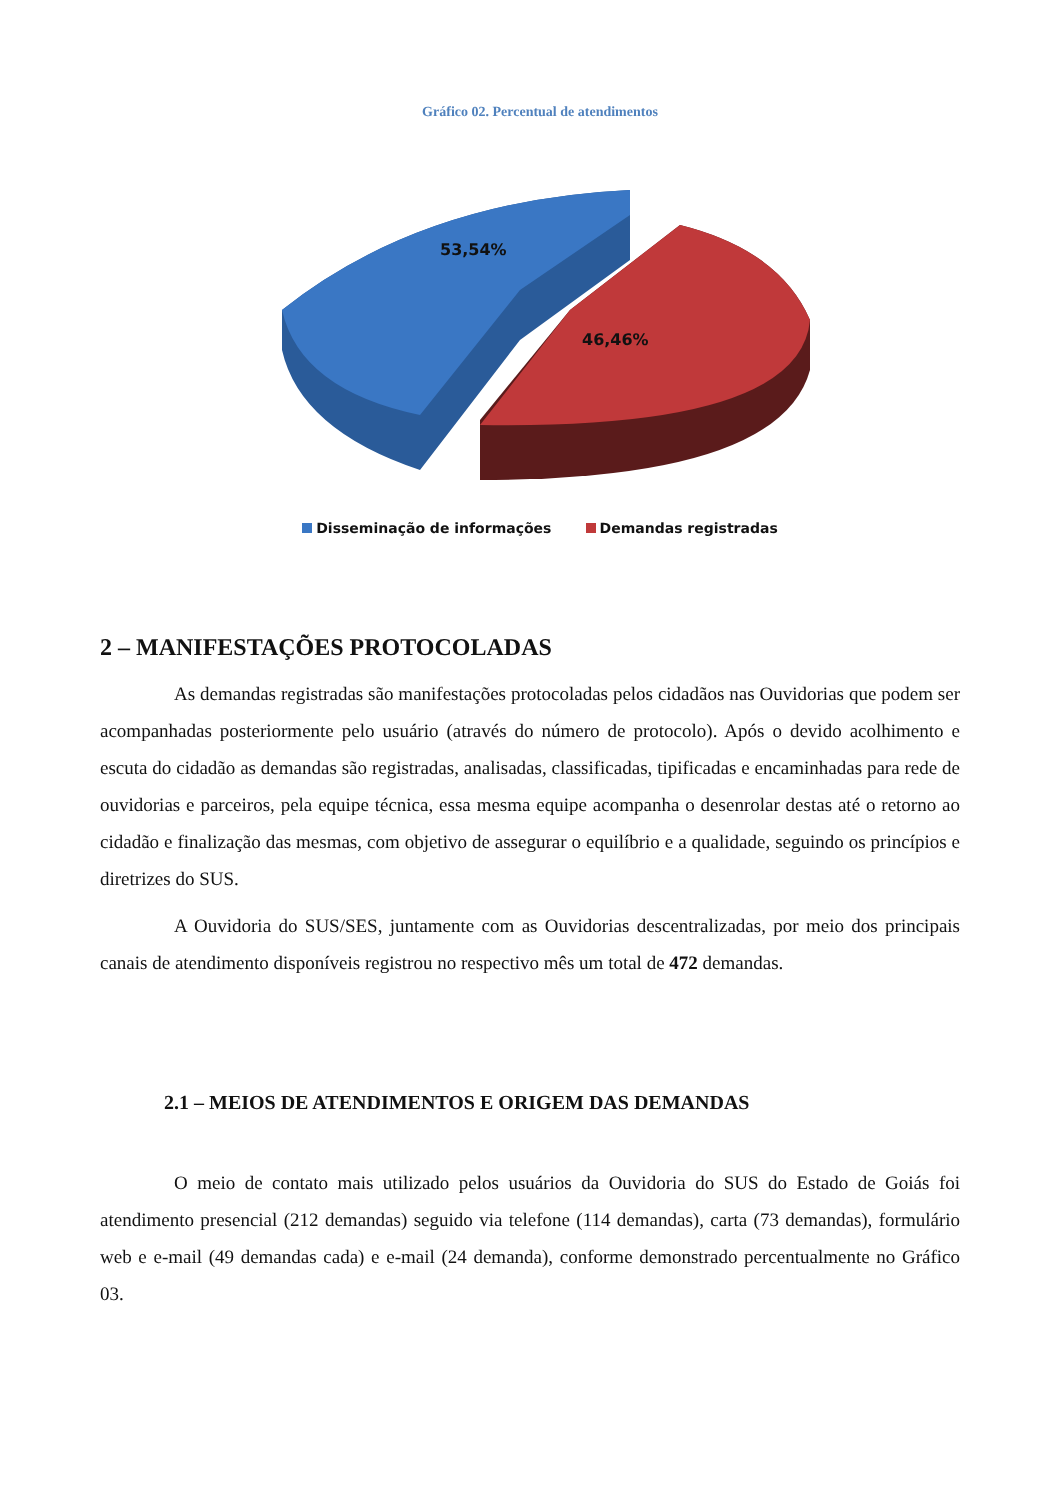Gráfico 02. Percentual de atendimentos
53,54%
46,46%
Disseminação de informações Demandas registradas
2 – MANIFESTAÇÕES PROTOCOLADAS
As demandas registradas são manifestações protocoladas pelos cidadãos nas Ouvidorias que podem ser acompanhadas posteriormente pelo usuário (através do número de protocolo). Após o devido acolhimento e escuta do cidadão as demandas são registradas, analisadas, classificadas, tipificadas e encaminhadas para rede de ouvidorias e parceiros, pela equipe técnica, essa mesma equipe acompanha o desenrolar destas até o retorno ao cidadão e finalização das mesmas, com objetivo de assegurar o equilíbrio e a qualidade, seguindo os princípios e diretrizes do SUS.
A Ouvidoria do SUS/SES, juntamente com as Ouvidorias descentralizadas, por meio dos principais canais de atendimento disponíveis registrou no respectivo mês um total de 472 demandas.
2.1 – MEIOS DE ATENDIMENTOS E ORIGEM DAS DEMANDAS
O meio de contato mais utilizado pelos usuários da Ouvidoria do SUS do Estado de Goiás foi atendimento presencial (212 demandas) seguido via telefone (114 demandas), carta (73 demandas), formulário web e e-mail (49 demandas cada) e e-mail (24 demanda), conforme demonstrado percentualmente no Gráfico 03.